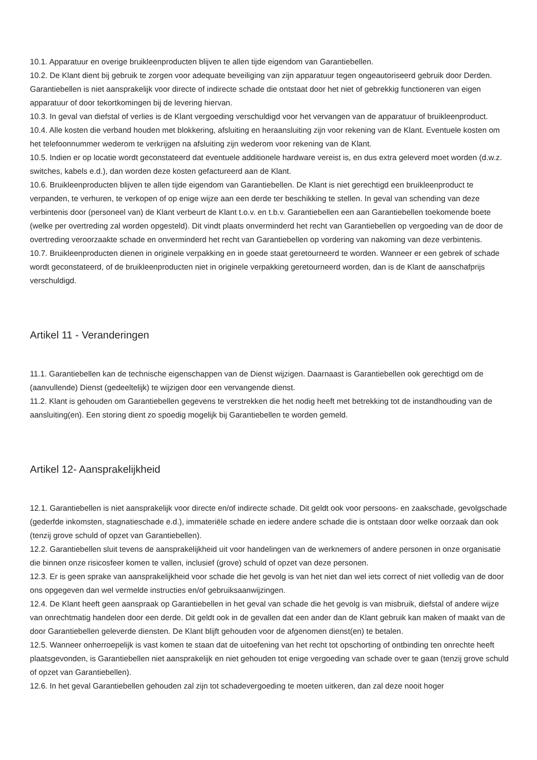10.1. Apparatuur en overige bruikleenproducten blijven te allen tijde eigendom van Garantiebellen.
10.2. De Klant dient bij gebruik te zorgen voor adequate beveiliging van zijn apparatuur tegen ongeautoriseerd gebruik door Derden. Garantiebellen is niet aansprakelijk voor directe of indirecte schade die ontstaat door het niet of gebrekkig functioneren van eigen apparatuur of door tekortkomingen bij de levering hiervan.
10.3. In geval van diefstal of verlies is de Klant vergoeding verschuldigd voor het vervangen van de apparatuur of bruikleenproduct.
10.4. Alle kosten die verband houden met blokkering, afsluiting en heraansluiting zijn voor rekening van de Klant. Eventuele kosten om het telefoonnummer wederom te verkrijgen na afsluiting zijn wederom voor rekening van de Klant.
10.5. Indien er op locatie wordt geconstateerd dat eventuele additionele hardware vereist is, en dus extra geleverd moet worden (d.w.z. switches, kabels e.d.), dan worden deze kosten gefactureerd aan de Klant.
10.6. Bruikleenproducten blijven te allen tijde eigendom van Garantiebellen. De Klant is niet gerechtigd een bruikleenproduct te verpanden, te verhuren, te verkopen of op enige wijze aan een derde ter beschikking te stellen. In geval van schending van deze verbintenis door (personeel van) de Klant verbeurt de Klant t.o.v. en t.b.v. Garantiebellen een aan Garantiebellen toekomende boete (welke per overtreding zal worden opgesteld). Dit vindt plaats onverminderd het recht van Garantiebellen op vergoeding van de door de overtreding veroorzaakte schade en onverminderd het recht van Garantiebellen op vordering van nakoming van deze verbintenis.
10.7. Bruikleenproducten dienen in originele verpakking en in goede staat geretourneerd te worden. Wanneer er een gebrek of schade wordt geconstateerd, of de bruikleenproducten niet in originele verpakking geretourneerd worden, dan is de Klant de aanschafprijs verschuldigd.
Artikel 11 - Veranderingen
11.1. Garantiebellen kan de technische eigenschappen van de Dienst wijzigen. Daarnaast is Garantiebellen ook gerechtigd om de (aanvullende) Dienst (gedeeltelijk) te wijzigen door een vervangende dienst.
11.2. Klant is gehouden om Garantiebellen gegevens te verstrekken die het nodig heeft met betrekking tot de instandhouding van de aansluiting(en). Een storing dient zo spoedig mogelijk bij Garantiebellen te worden gemeld.
Artikel 12- Aansprakelijkheid
12.1. Garantiebellen is niet aansprakelijk voor directe en/of indirecte schade. Dit geldt ook voor persoons- en zaakschade, gevolgschade (gederfde inkomsten, stagnatieschade e.d.), immateriële schade en iedere andere schade die is ontstaan door welke oorzaak dan ook (tenzij grove schuld of opzet van Garantiebellen).
12.2. Garantiebellen sluit tevens de aansprakelijkheid uit voor handelingen van de werknemers of andere personen in onze organisatie die binnen onze risicosfeer komen te vallen, inclusief (grove) schuld of opzet van deze personen.
12.3. Er is geen sprake van aansprakelijkheid voor schade die het gevolg is van het niet dan wel iets correct of niet volledig van de door ons opgegeven dan wel vermelde instructies en/of gebruiksaanwijzingen.
12.4. De Klant heeft geen aanspraak op Garantiebellen in het geval van schade die het gevolg is van misbruik, diefstal of andere wijze van onrechtmatig handelen door een derde. Dit geldt ook in de gevallen dat een ander dan de Klant gebruik kan maken of maakt van de door Garantiebellen geleverde diensten. De Klant blijft gehouden voor de afgenomen dienst(en) te betalen.
12.5. Wanneer onherroepelijk is vast komen te staan dat de uitoefening van het recht tot opschorting of ontbinding ten onrechte heeft plaatsgevonden, is Garantiebellen niet aansprakelijk en niet gehouden tot enige vergoeding van schade over te gaan (tenzij grove schuld of opzet van Garantiebellen).
12.6. In het geval Garantiebellen gehouden zal zijn tot schadevergoeding te moeten uitkeren, dan zal deze nooit hoger